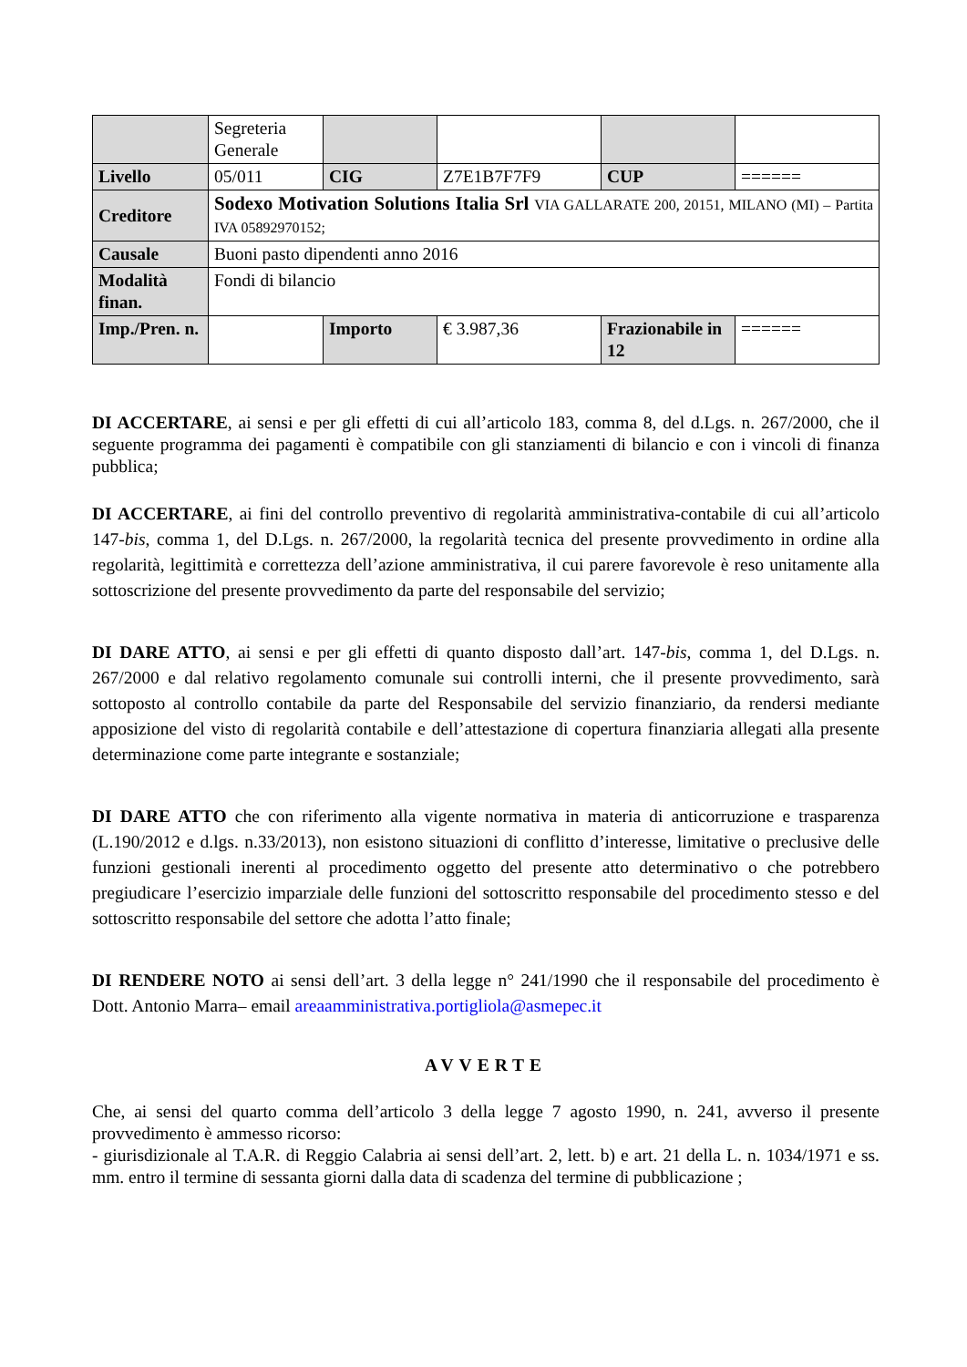| | Segreteria Generale | | | | |
| Livello | 05/011 | CIG | Z7E1B7F7F9 | CUP | ====== |
| Creditore | Sodexo Motivation Solutions Italia Srl VIA GALLARATE 200, 20151, MILANO (MI) – Partita IVA 05892970152; | | | | |
| Causale | Buoni pasto dipendenti anno 2016 | | | | |
| Modalità finan. | Fondi di bilancio | | | | |
| Imp./Pren. n. | | Importo | € 3.987,36 | Frazionabile in 12 | ====== |
DI ACCERTARE, ai sensi e per gli effetti di cui all’articolo 183, comma 8, del d.Lgs. n. 267/2000, che il seguente programma dei pagamenti è compatibile con gli stanziamenti di bilancio e con i vincoli di finanza pubblica;
DI ACCERTARE, ai fini del controllo preventivo di regolarità amministrativa-contabile di cui all’articolo 147-bis, comma 1, del D.Lgs. n. 267/2000, la regolarità tecnica del presente provvedimento in ordine alla regolarità, legittimità e correttezza dell’azione amministrativa, il cui parere favorevole è reso unitamente alla sottoscrizione del presente provvedimento da parte del responsabile del servizio;
DI DARE ATTO, ai sensi e per gli effetti di quanto disposto dall’art. 147-bis, comma 1, del D.Lgs. n. 267/2000 e dal relativo regolamento comunale sui controlli interni, che il presente provvedimento, sarà sottoposto al controllo contabile da parte del Responsabile del servizio finanziario, da rendersi mediante apposizione del visto di regolarità contabile e dell’attestazione di copertura finanziaria allegati alla presente determinazione come parte integrante e sostanziale;
DI DARE ATTO che con riferimento alla vigente normativa in materia di anticorruzione e trasparenza (L.190/2012 e d.lgs. n.33/2013), non esistono situazioni di conflitto d’interesse, limitative o preclusive delle funzioni gestionali inerenti al procedimento oggetto del presente atto determinativo o che potrebbero pregiudicare l’esercizio imparziale delle funzioni del sottoscritto responsabile del procedimento stesso e del sottoscritto responsabile del settore che adotta l’atto finale;
DI RENDERE NOTO ai sensi dell’art. 3 della legge n° 241/1990 che il responsabile del procedimento è Dott. Antonio Marra– email areaamministrativa.portigliola@asmepec.it
AVVERTE
Che, ai sensi del quarto comma dell’articolo 3 della legge 7 agosto 1990, n. 241, avverso il presente provvedimento è ammesso ricorso:
- giurisdizionale al T.A.R. di Reggio Calabria ai sensi dell’art. 2, lett. b) e art. 21 della L. n. 1034/1971 e ss. mm. entro il termine di sessanta giorni dalla data di scadenza del termine di pubblicazione ;